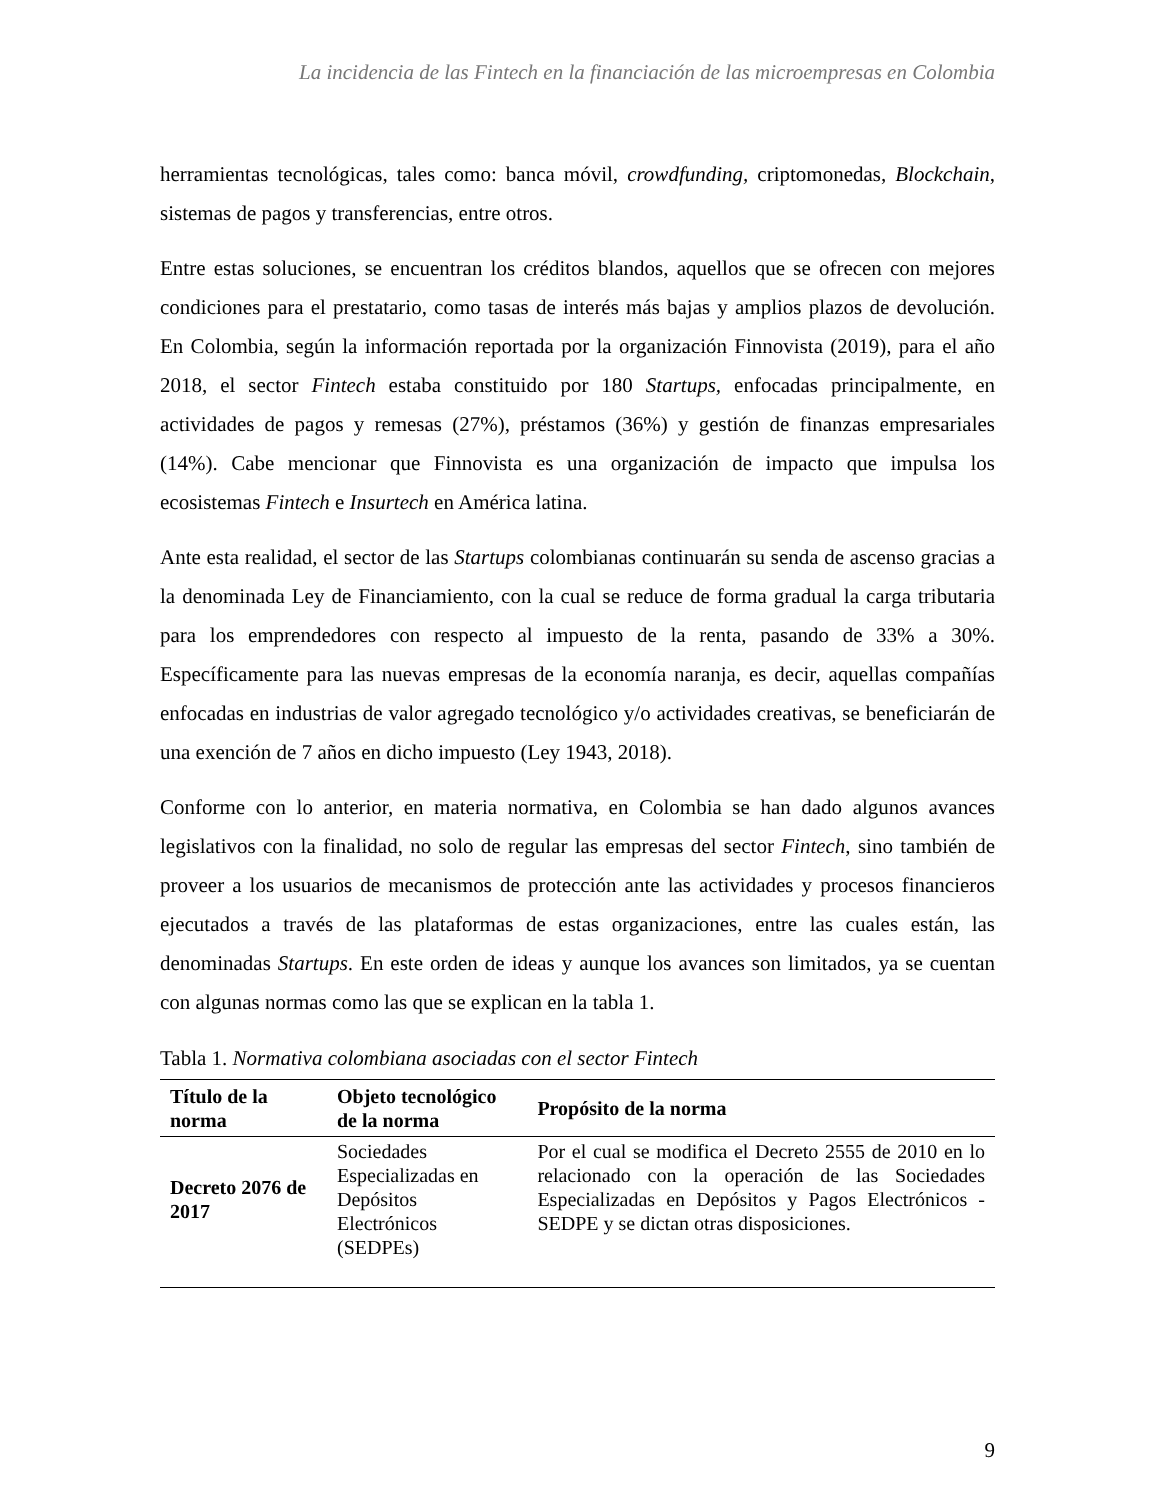La incidencia de las Fintech en la financiación de las microempresas en Colombia
herramientas tecnológicas, tales como: banca móvil, crowdfunding, criptomonedas, Blockchain, sistemas de pagos y transferencias, entre otros.
Entre estas soluciones, se encuentran los créditos blandos, aquellos que se ofrecen con mejores condiciones para el prestatario, como tasas de interés más bajas y amplios plazos de devolución. En Colombia, según la información reportada por la organización Finnovista (2019), para el año 2018, el sector Fintech estaba constituido por 180 Startups, enfocadas principalmente, en actividades de pagos y remesas (27%), préstamos (36%) y gestión de finanzas empresariales (14%). Cabe mencionar que Finnovista es una organización de impacto que impulsa los ecosistemas Fintech e Insurtech en América latina.
Ante esta realidad, el sector de las Startups colombianas continuarán su senda de ascenso gracias a la denominada Ley de Financiamiento, con la cual se reduce de forma gradual la carga tributaria para los emprendedores con respecto al impuesto de la renta, pasando de 33% a 30%. Específicamente para las nuevas empresas de la economía naranja, es decir, aquellas compañías enfocadas en industrias de valor agregado tecnológico y/o actividades creativas, se beneficiarán de una exención de 7 años en dicho impuesto (Ley 1943, 2018).
Conforme con lo anterior, en materia normativa, en Colombia se han dado algunos avances legislativos con la finalidad, no solo de regular las empresas del sector Fintech, sino también de proveer a los usuarios de mecanismos de protección ante las actividades y procesos financieros ejecutados a través de las plataformas de estas organizaciones, entre las cuales están, las denominadas Startups. En este orden de ideas y aunque los avances son limitados, ya se cuentan con algunas normas como las que se explican en la tabla 1.
Tabla 1. Normativa colombiana asociadas con el sector Fintech
| Título de la norma | Objeto tecnológico de la norma | Propósito de la norma |
| --- | --- | --- |
| Decreto 2076 de 2017 | Sociedades Especializadas en Depósitos Electrónicos (SEDPEs) | Por el cual se modifica el Decreto 2555 de 2010 en lo relacionado con la operación de las Sociedades Especializadas en Depósitos y Pagos Electrónicos - SEDPE y se dictan otras disposiciones. |
9